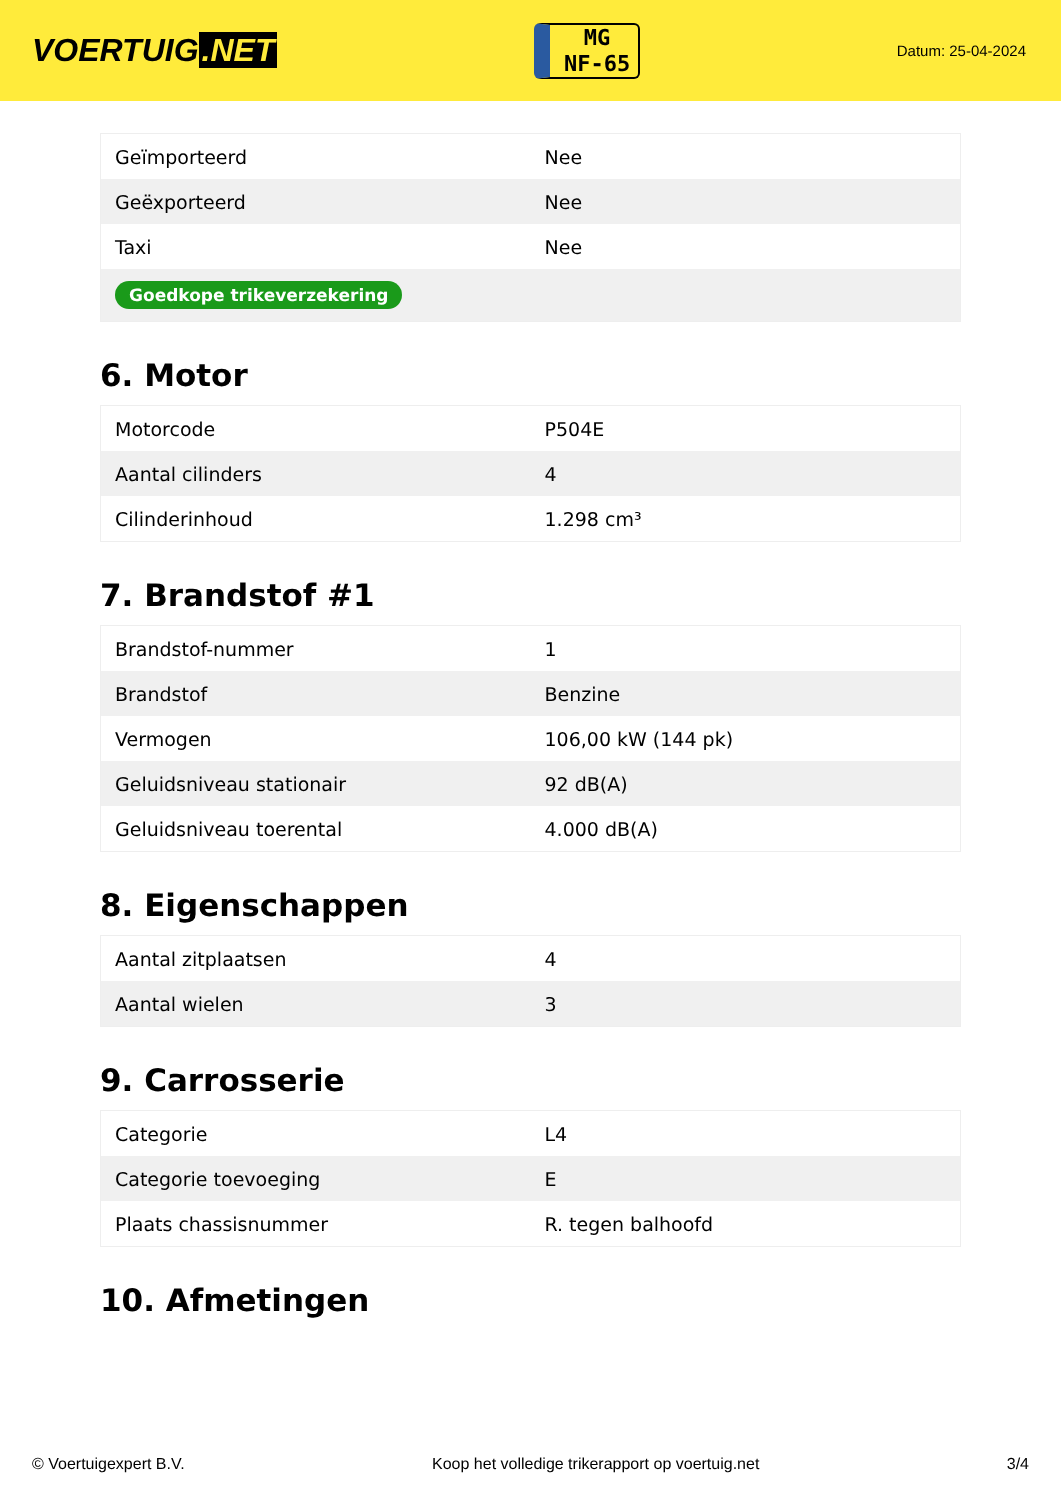VOERTUIG.NET
MG
NF-65
Datum: 25-04-2024
| Geïmporteerd | Nee |
| Geëxporteerd | Nee |
| Taxi | Nee |
| Goedkope trikeverzekering | |
6. Motor
| Motorcode | P504E |
| Aantal cilinders | 4 |
| Cilinderinhoud | 1.298 cm³ |
7. Brandstof #1
| Brandstof-nummer | 1 |
| Brandstof | Benzine |
| Vermogen | 106,00 kW (144 pk) |
| Geluidsniveau stationair | 92 dB(A) |
| Geluidsniveau toerental | 4.000 dB(A) |
8. Eigenschappen
| Aantal zitplaatsen | 4 |
| Aantal wielen | 3 |
9. Carrosserie
| Categorie | L4 |
| Categorie toevoeging | E |
| Plaats chassisnummer | R. tegen balhoofd |
10. Afmetingen
© Voertuigexpert B.V. Koop het volledige trikerapport op voertuig.net 3/4